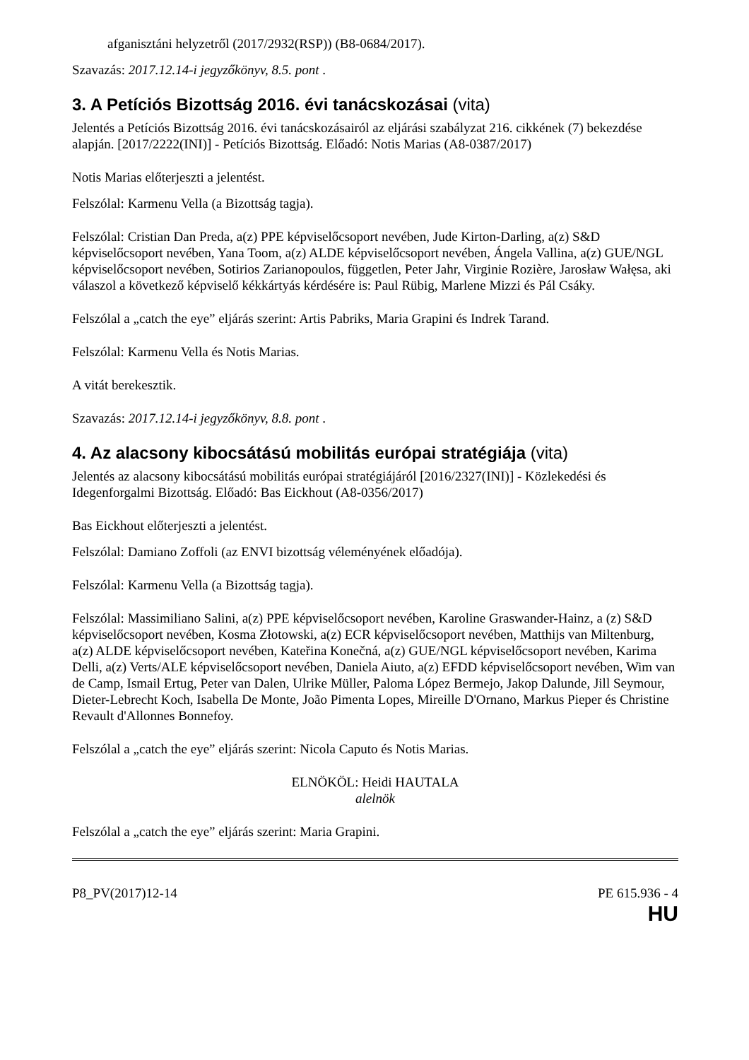afganisztáni helyzetről (2017/2932(RSP)) (B8-0684/2017).
Szavazás: 2017.12.14-i jegyzőkönyv, 8.5. pont .
3. A Petíciós Bizottság 2016. évi tanácskozásai (vita)
Jelentés a Petíciós Bizottság 2016. évi tanácskozásairól az eljárási szabályzat 216. cikkének (7) bekezdése alapján. [2017/2222(INI)] - Petíciós Bizottság. Előadó: Notis Marias (A8-0387/2017)
Notis Marias előterjeszti a jelentést.
Felszólal: Karmenu Vella (a Bizottság tagja).
Felszólal: Cristian Dan Preda, a(z) PPE képviselőcsoport nevében, Jude Kirton-Darling, a(z) S&D képviselőcsoport nevében, Yana Toom, a(z) ALDE képviselőcsoport nevében, Ángela Vallina, a(z) GUE/NGL képviselőcsoport nevében, Sotirios Zarianopoulos, független, Peter Jahr, Virginie Rozière, Jarosław Wałęsa, aki válaszol a következő képviselő kékkártyás kérdésére is: Paul Rübig, Marlene Mizzi és Pál Csáky.
Felszólal a „catch the eye” eljárás szerint: Artis Pabriks, Maria Grapini és Indrek Tarand.
Felszólal: Karmenu Vella és Notis Marias.
A vitát berekesztik.
Szavazás: 2017.12.14-i jegyzőkönyv, 8.8. pont .
4. Az alacsony kibocsátású mobilitás európai stratégiája (vita)
Jelentés az alacsony kibocsátású mobilitás európai stratégiájáról [2016/2327(INI)] - Közlekedési és Idegenforgalmi Bizottság. Előadó: Bas Eickhout (A8-0356/2017)
Bas Eickhout előterjeszti a jelentést.
Felszólal: Damiano Zoffoli (az ENVI bizottság véleményének előadója).
Felszólal: Karmenu Vella (a Bizottság tagja).
Felszólal: Massimiliano Salini, a(z) PPE képviselőcsoport nevében, Karoline Graswander-Hainz, a (z) S&D képviselőcsoport nevében, Kosma Złotowski, a(z) ECR képviselőcsoport nevében, Matthijs van Miltenburg, a(z) ALDE képviselőcsoport nevében, Kateřina Konečná, a(z) GUE/NGL képviselőcsoport nevében, Karima Delli, a(z) Verts/ALE képviselőcsoport nevében, Daniela Aiuto, a(z) EFDD képviselőcsoport nevében, Wim van de Camp, Ismail Ertug, Peter van Dalen, Ulrike Müller, Paloma López Bermejo, Jakop Dalunde, Jill Seymour, Dieter-Lebrecht Koch, Isabella De Monte, João Pimenta Lopes, Mireille D'Ornano, Markus Pieper és Christine Revault d'Allonnes Bonnefoy.
Felszólal a „catch the eye” eljárás szerint: Nicola Caputo és Notis Marias.
ELNÖKÖL: Heidi HAUTALA
alelnök
Felszólal a „catch the eye” eljárás szerint: Maria Grapini.
P8_PV(2017)12-14 PE 615.936 - 4
HU